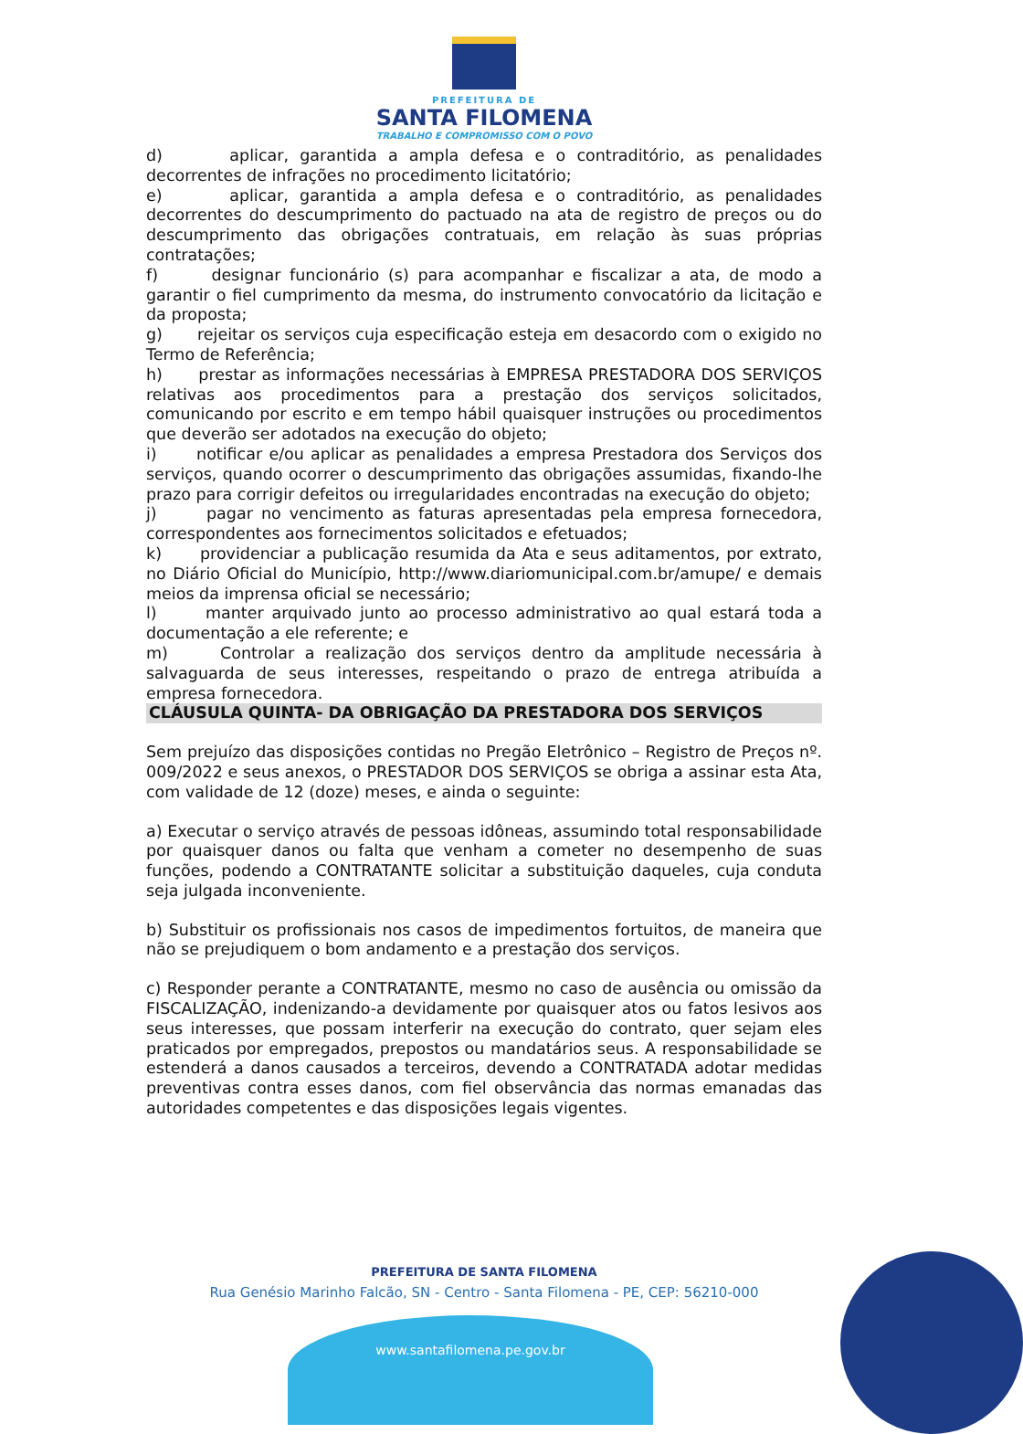PREFEITURA DE
SANTA FILOMENA
TRABALHO E COMPROMISSO COM O POVO
d) aplicar, garantida a ampla defesa e o contraditório, as penalidades decorrentes de infrações no procedimento licitatório;
e) aplicar, garantida a ampla defesa e o contraditório, as penalidades decorrentes do descumprimento do pactuado na ata de registro de preços ou do descumprimento das obrigações contratuais, em relação às suas próprias contratações;
f) designar funcionário (s) para acompanhar e fiscalizar a ata, de modo a garantir o fiel cumprimento da mesma, do instrumento convocatório da licitação e da proposta;
g) rejeitar os serviços cuja especificação esteja em desacordo com o exigido no Termo de Referência;
h) prestar as informações necessárias à EMPRESA PRESTADORA DOS SERVIÇOS relativas aos procedimentos para a prestação dos serviços solicitados, comunicando por escrito e em tempo hábil quaisquer instruções ou procedimentos que deverão ser adotados na execução do objeto;
i) notificar e/ou aplicar as penalidades a empresa Prestadora dos Serviços dos serviços, quando ocorrer o descumprimento das obrigações assumidas, fixando-lhe prazo para corrigir defeitos ou irregularidades encontradas na execução do objeto;
j) pagar no vencimento as faturas apresentadas pela empresa fornecedora, correspondentes aos fornecimentos solicitados e efetuados;
k) providenciar a publicação resumida da Ata e seus aditamentos, por extrato, no Diário Oficial do Município, http://www.diariomunicipal.com.br/amupe/ e demais meios da imprensa oficial se necessário;
l) manter arquivado junto ao processo administrativo ao qual estará toda a documentação a ele referente; e
m) Controlar a realização dos serviços dentro da amplitude necessária à salvaguarda de seus interesses, respeitando o prazo de entrega atribuída a empresa fornecedora.
CLÁUSULA QUINTA- DA OBRIGAÇÃO DA PRESTADORA DOS SERVIÇOS
Sem prejuízo das disposições contidas no Pregão Eletrônico – Registro de Preços nº. 009/2022 e seus anexos, o PRESTADOR DOS SERVIÇOS se obriga a assinar esta Ata, com validade de 12 (doze) meses, e ainda o seguinte:
a) Executar o serviço através de pessoas idôneas, assumindo total responsabilidade por quaisquer danos ou falta que venham a cometer no desempenho de suas funções, podendo a CONTRATANTE solicitar a substituição daqueles, cuja conduta seja julgada inconveniente.
b) Substituir os profissionais nos casos de impedimentos fortuitos, de maneira que não se prejudiquem o bom andamento e a prestação dos serviços.
c) Responder perante a CONTRATANTE, mesmo no caso de ausência ou omissão da FISCALIZAÇÃO, indenizando-a devidamente por quaisquer atos ou fatos lesivos aos seus interesses, que possam interferir na execução do contrato, quer sejam eles praticados por empregados, prepostos ou mandatários seus. A responsabilidade se estenderá a danos causados a terceiros, devendo a CONTRATADA adotar medidas preventivas contra esses danos, com fiel observância das normas emanadas das autoridades competentes e das disposições legais vigentes.
PREFEITURA DE SANTA FILOMENA
Rua Genésio Marinho Falcão, SN - Centro - Santa Filomena - PE, CEP: 56210-000
www.santafilomena.pe.gov.br